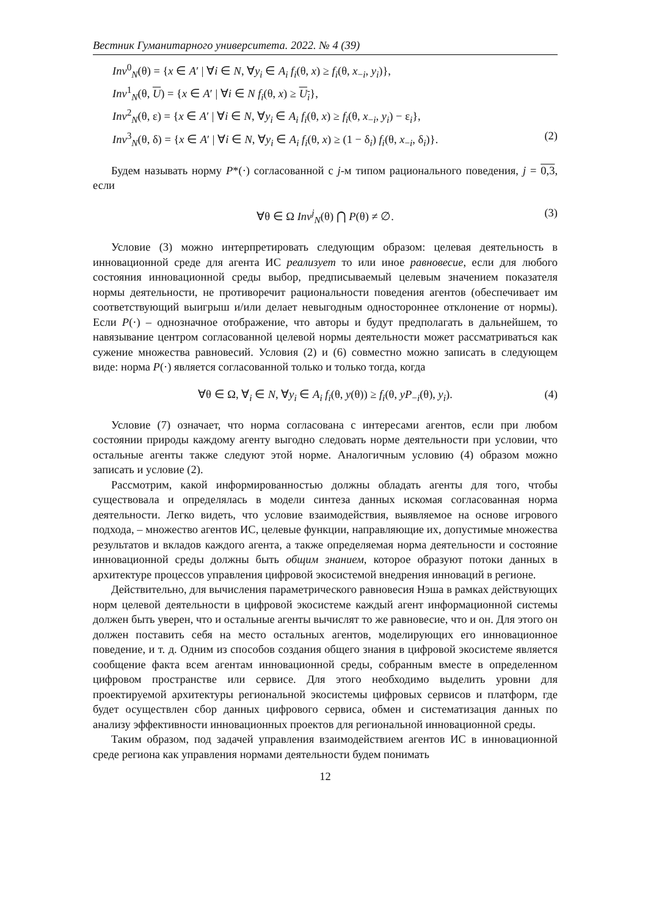Вестник Гуманитарного университета. 2022. № 4 (39)
Inv<sup>0</sup><sub>N</sub>(θ) = {x ∈ A′ | ∀i ∈ N, ∀y<sub>i</sub> ∈ A<sub>i</sub> f<sub>i</sub>(θ, x) ≥ f<sub>i</sub>(θ, x<sub>−i</sub>, y<sub>i</sub>)},
Inv<sup>1</sup><sub>N</sub>(θ, U) = {x ∈ A′ | ∀i ∈ N f<sub>i</sub>(θ, x) ≥ U<sub>i</sub>},
Inv<sup>2</sup><sub>N</sub>(θ, ε) = {x ∈ A′ | ∀i ∈ N, ∀y<sub>i</sub> ∈ A<sub>i</sub> f<sub>i</sub>(θ, x) ≥ f<sub>i</sub>(θ, x<sub>−i</sub>, y<sub>i</sub>) − ε<sub>i</sub>},
Inv<sup>3</sup><sub>N</sub>(θ, δ) = {x ∈ A′ | ∀i ∈ N, ∀y<sub>i</sub> ∈ A<sub>i</sub> f<sub>i</sub>(θ, x) ≥ (1 − δ<sub>i</sub>) f<sub>i</sub>(θ, x<sub>−i</sub>, δ<sub>i</sub>)}. (2)
Будем называть норму P*(·) согласованной с j-м типом рационального поведения, j = 0,3, если
∀θ ∈ Ω Inv<sup>j</sup><sub>N</sub>(θ) ⋂ P(θ) ≠ ∅. (3)
Условие (3) можно интерпретировать следующим образом: целевая деятельность в инновационной среде для агента ИС реализует то или иное равновесие, если для любого состояния инновационной среды выбор, предписываемый целевым значением показателя нормы деятельности, не противоречит рациональности поведения агентов (обеспечивает им соответствующий выигрыш и/или делает невыгодным одностороннее отклонение от нормы). Если P(·) – однозначное отображение, что авторы и будут предполагать в дальнейшем, то навязывание центром согласованной целевой нормы деятельности может рассматриваться как сужение множества равновесий. Условия (2) и (6) совместно можно записать в следующем виде: норма P(·) является согласованной только и только тогда, когда
∀θ ∈ Ω, ∀<sub>i</sub> ∈ N, ∀y<sub>i</sub> ∈ A<sub>i</sub> f<sub>i</sub>(θ, y(θ)) ≥ f<sub>i</sub>(θ, yP<sub>−i</sub>(θ), y<sub>i</sub>). (4)
Условие (7) означает, что норма согласована с интересами агентов, если при любом состоянии природы каждому агенту выгодно следовать норме деятельности при условии, что остальные агенты также следуют этой норме. Аналогичным условию (4) образом можно записать и условие (2).
Рассмотрим, какой информированностью должны обладать агенты для того, чтобы существовала и определялась в модели синтеза данных искомая согласованная норма деятельности. Легко видеть, что условие взаимодействия, выявляемое на основе игрового подхода, – множество агентов ИС, целевые функции, направляющие их, допустимые множества результатов и вкладов каждого агента, а также определяемая норма деятельности и состояние инновационной среды должны быть общим знанием, которое образуют потоки данных в архитектуре процессов управления цифровой экосистемой внедрения инноваций в регионе.
Действительно, для вычисления параметрического равновесия Нэша в рамках действующих норм целевой деятельности в цифровой экосистеме каждый агент информационной системы должен быть уверен, что и остальные агенты вычислят то же равновесие, что и он. Для этого он должен поставить себя на место остальных агентов, моделирующих его инновационное поведение, и т. д. Одним из способов создания общего знания в цифровой экосистеме является сообщение факта всем агентам инновационной среды, собранным вместе в определенном цифровом пространстве или сервисе. Для этого необходимо выделить уровни для проектируемой архитектуры региональной экосистемы цифровых сервисов и платформ, где будет осуществлен сбор данных цифрового сервиса, обмен и систематизация данных по анализу эффективности инновационных проектов для региональной инновационной среды.
Таким образом, под задачей управления взаимодействием агентов ИС в инновационной среде региона как управления нормами деятельности будем понимать
12